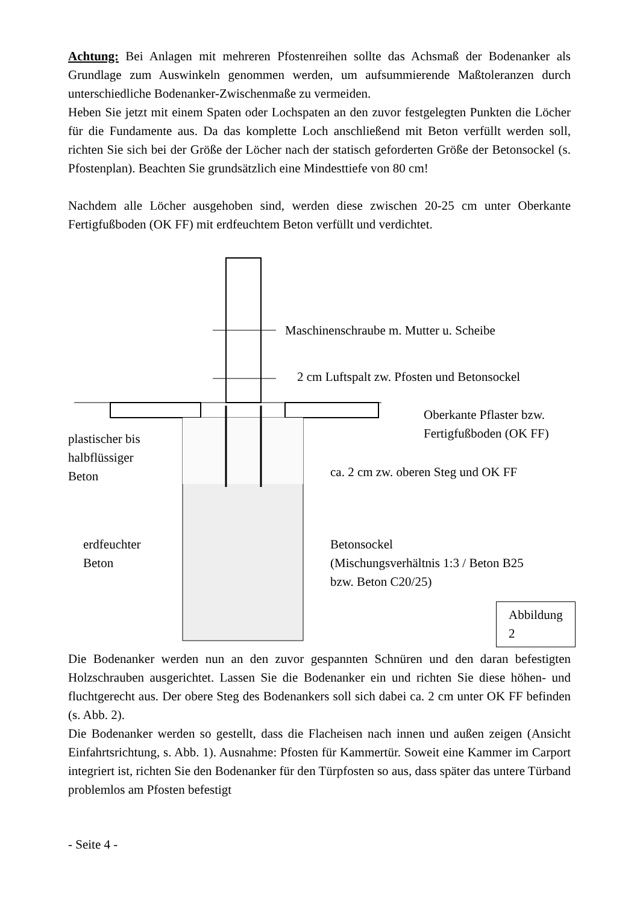Achtung: Bei Anlagen mit mehreren Pfostenreihen sollte das Achsmaß der Bodenanker als Grundlage zum Auswinkeln genommen werden, um aufsummierende Maßtoleranzen durch unterschiedliche Bodenanker-Zwischenmaße zu vermeiden.
Heben Sie jetzt mit einem Spaten oder Lochspaten an den zuvor festgelegten Punkten die Löcher für die Fundamente aus. Da das komplette Loch anschließend mit Beton verfüllt werden soll, richten Sie sich bei der Größe der Löcher nach der statisch geforderten Größe der Betonsockel (s. Pfostenplan). Beachten Sie grundsätzlich eine Mindesttiefe von 80 cm!
Nachdem alle Löcher ausgehoben sind, werden diese zwischen 20-25 cm unter Oberkante Fertigfußboden (OK FF) mit erdfeuchtem Beton verfüllt und verdichtet.
Maschinenschraube m. Mutter u. Scheibe
2 cm Luftspalt zw. Pfosten und Betonsockel
Oberkante Pflaster bzw.
Fertigfußboden (OK FF)
plastischer bis
halbflüssiger
Beton
ca. 2 cm zw. oberen Steg und OK FF
erdfeuchter
Beton
Betonsockel
(Mischungsverhältnis 1:3 / Beton B25
bzw. Beton C20/25)
Abbildung 2
Die Bodenanker werden nun an den zuvor gespannten Schnüren und den daran befestigten Holzschrauben ausgerichtet. Lassen Sie die Bodenanker ein und richten Sie diese höhen- und fluchtgerecht aus. Der obere Steg des Bodenankers soll sich dabei ca. 2 cm unter OK FF befinden (s. Abb. 2).
Die Bodenanker werden so gestellt, dass die Flacheisen nach innen und außen zeigen (Ansicht Einfahrtsrichtung, s. Abb. 1). Ausnahme: Pfosten für Kammertür. Soweit eine Kammer im Carport integriert ist, richten Sie den Bodenanker für den Türpfosten so aus, dass später das untere Türband problemlos am Pfosten befestigt
- Seite 4 -